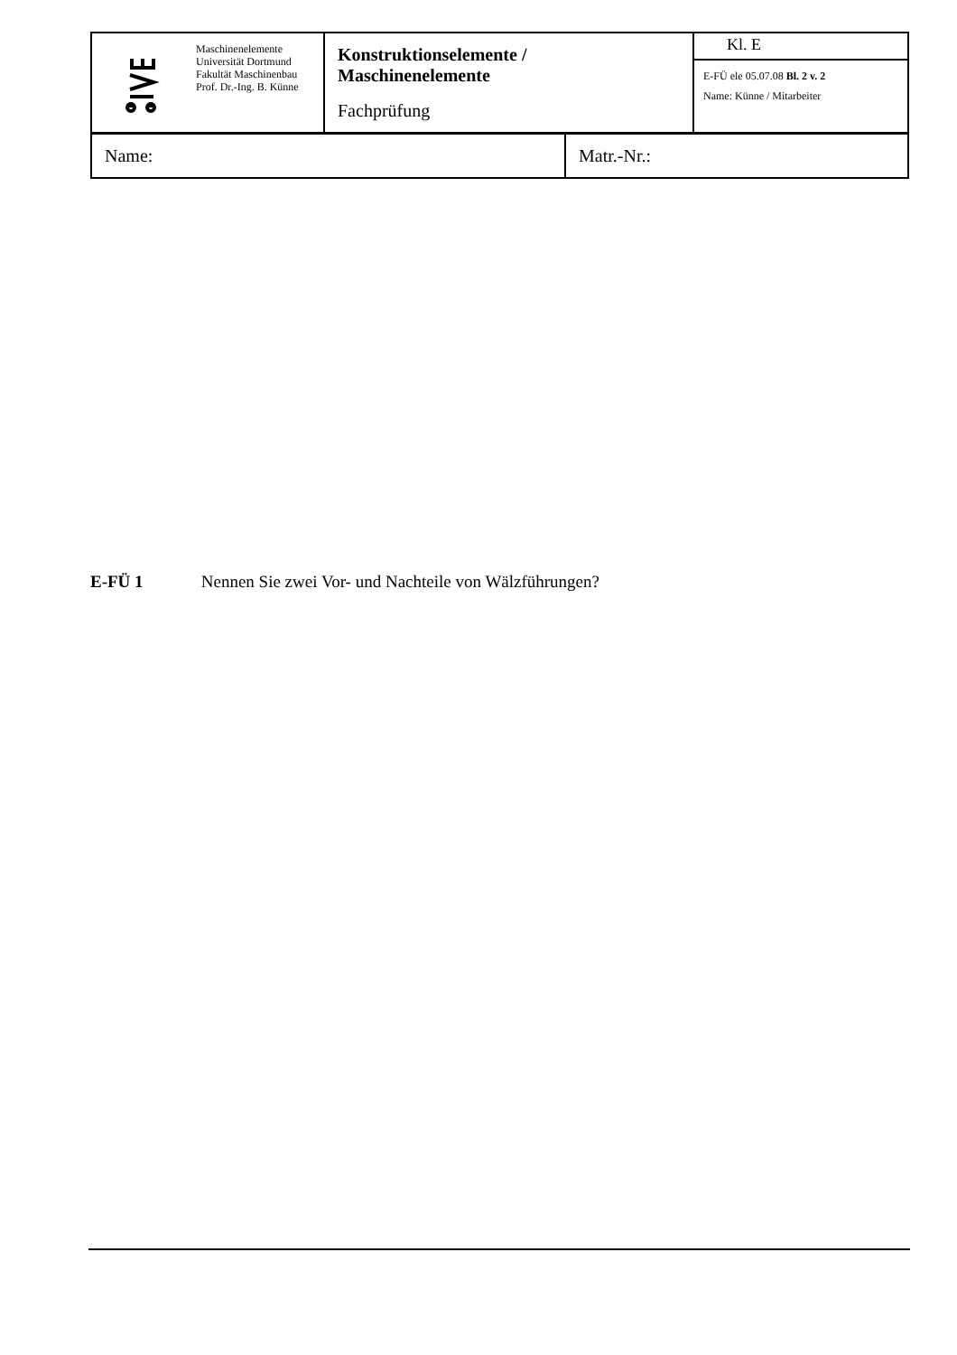| | Maschinenelemente Universität Dortmund Fakultät Maschinenbau Prof. Dr.-Ing. B. Künne | Konstruktionselemente / Maschinenelemente Fachprüfung | Kl. E |
| | | | E-FÜ ele 05.07.08 Bl. 2 v. 2 Name: Künne / Mitarbeiter |
| Name: | Matr.-Nr.: |
E-FÜ 1 Nennen Sie zwei Vor- und Nachteile von Wälzführungen?